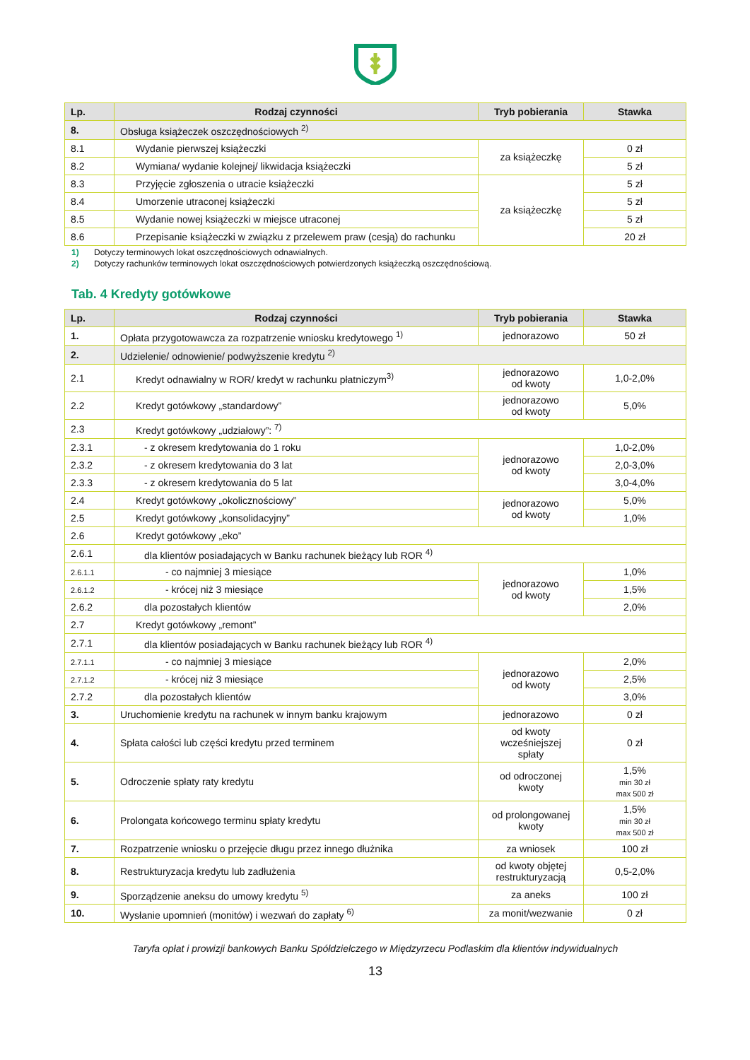| Lp. | Rodzaj czynności | Tryb pobierania | Stawka |
| --- | --- | --- | --- |
| 8. | Obsługa książeczek oszczędnościowych <sup>2)</sup> | | |
| 8.1 | Wydanie pierwszej książeczki | za książeczkę | 0 zł |
| 8.2 | Wymiana/ wydanie kolejnej/ likwidacja książeczki | | 5 zł |
| 8.3 | Przyjęcie zgłoszenia o utracie książeczki | za książeczkę | 5 zł |
| 8.4 | Umorzenie utraconej książeczki | | 5 zł |
| 8.5 | Wydanie nowej książeczki w miejsce utraconej | | 5 zł |
| 8.6 | Przepisanie książeczki w związku z przelewem praw (cesją) do rachunku | | 20 zł |
1) Dotyczy terminowych lokat oszczędnościowych odnawialnych.
2) Dotyczy rachunków terminowych lokat oszczędnościowych potwierdzonych książeczką oszczędnościową.
Tab. 4 Kredyty gotówkowe
| Lp. | Rodzaj czynności | Tryb pobierania | Stawka |
| --- | --- | --- | --- |
| 1. | Opłata przygotowawcza za rozpatrzenie wniosku kredytowego <sup>1)</sup> | jednorazowo | 50 zł |
| 2. | Udzielenie/ odnowienie/ podwyższenie kredytu <sup>2)</sup> | | |
| 2.1 | Kredyt odnawialny w ROR/ kredyt w rachunku płatniczym<sup>3)</sup> | jednorazowo od kwoty | 1,0-2,0% |
| 2.2 | Kredyt gotówkowy „standardowy” | jednorazowo od kwoty | 5,0% |
| 2.3 | Kredyt gotówkowy „udziałowy”: <sup>7)</sup> | | |
| 2.3.1 | - z okresem kredytowania do 1 roku | jednorazowo od kwoty | 1,0-2,0% |
| 2.3.2 | - z okresem kredytowania do 3 lat | | 2,0-3,0% |
| 2.3.3 | - z okresem kredytowania do 5 lat | | 3,0-4,0% |
| 2.4 | Kredyt gotówkowy „okolicznościowy” | jednorazowo od kwoty | 5,0% |
| 2.5 | Kredyt gotówkowy „konsolidacyjny” | | 1,0% |
| 2.6 | Kredyt gotówkowy „eko” | | |
| 2.6.1 | dla klientów posiadających w Banku rachunek bieżący lub ROR <sup>4)</sup> | | |
| 2.6.1.1 | - co najmniej 3 miesiące | jednorazowo od kwoty | 1,0% |
| 2.6.1.2 | - krócej niż 3 miesiące | | 1,5% |
| 2.6.2 | dla pozostałych klientów | | 2,0% |
| 2.7 | Kredyt gotówkowy „remont” | | |
| 2.7.1 | dla klientów posiadających w Banku rachunek bieżący lub ROR <sup>4)</sup> | | |
| 2.7.1.1 | - co najmniej 3 miesiące | jednorazowo od kwoty | 2,0% |
| 2.7.1.2 | - krócej niż 3 miesiące | | 2,5% |
| 2.7.2 | dla pozostałych klientów | | 3,0% |
| 3. | Uruchomienie kredytu na rachunek w innym banku krajowym | jednorazowo | 0 zł |
| 4. | Spłata całości lub części kredytu przed terminem | od kwoty wcześniejszej spłaty | 0 zł |
| 5. | Odroczenie spłaty raty kredytu | od odroczonej kwoty | 1,5% min 30 zł max 500 zł |
| 6. | Prolongata końcowego terminu spłaty kredytu | od prolongowanej kwoty | 1,5% min 30 zł max 500 zł |
| 7. | Rozpatrzenie wniosku o przejęcie długu przez innego dłużnika | za wniosek | 100 zł |
| 8. | Restrukturyzacja kredytu lub zadłużenia | od kwoty objętej restrukturyzacją | 0,5-2,0% |
| 9. | Sporządzenie aneksu do umowy kredytu <sup>5)</sup> | za aneks | 100 zł |
| 10. | Wysłanie upomnień (monitów) i wezwań do zapłaty <sup>6)</sup> | za monit/wezwanie | 0 zł |
Taryfa opłat i prowizji bankowych Banku Spółdzielczego w Międzyrzecu Podlaskim dla klientów indywidualnych
13